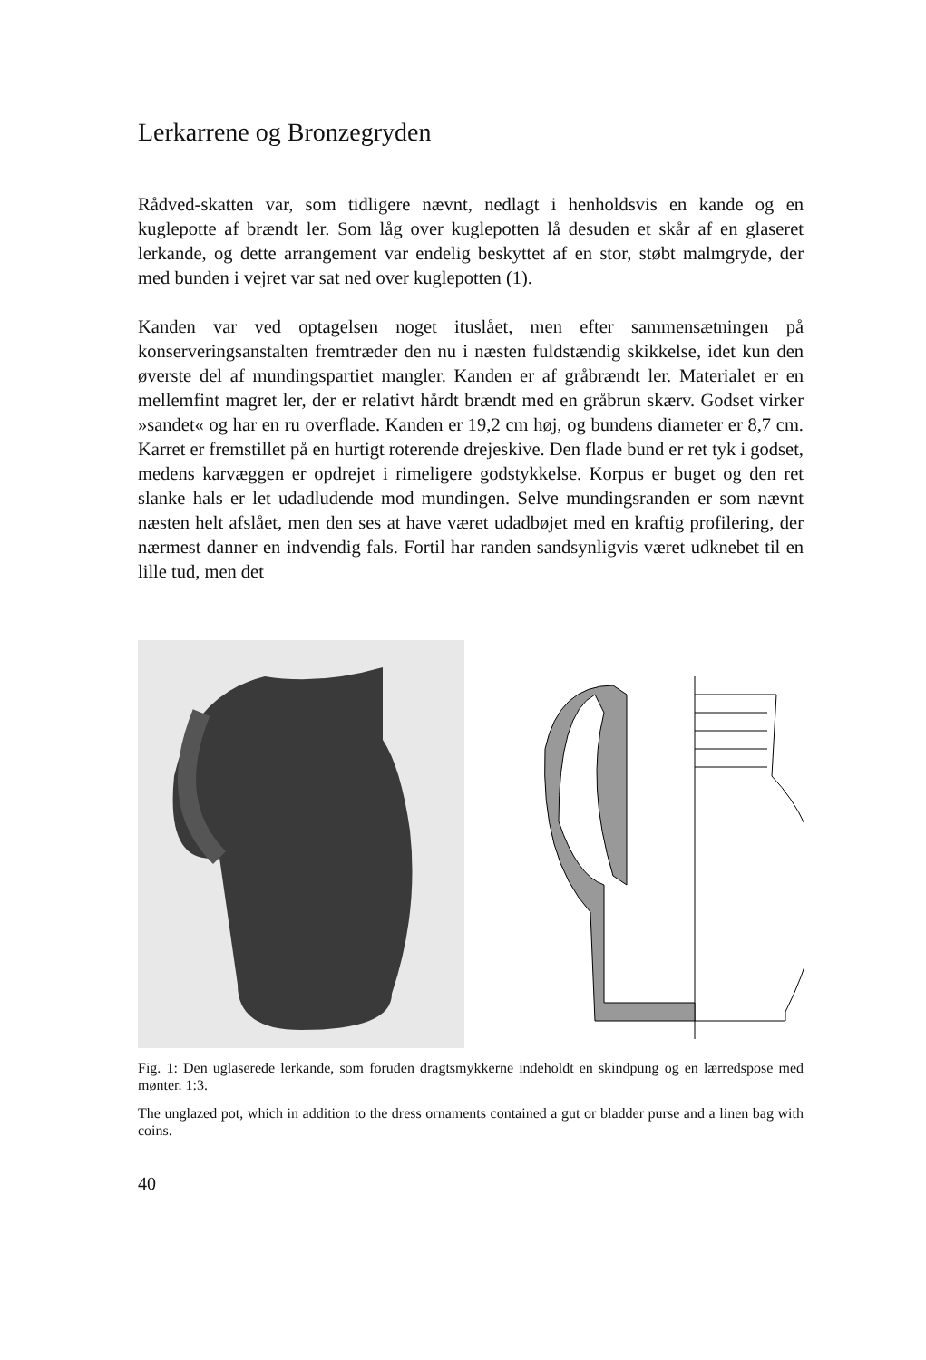Lerkarrene og Bronzegryden
Rådved-skatten var, som tidligere nævnt, nedlagt i henholdsvis en kande og en kuglepotte af brændt ler. Som låg over kuglepotten lå desuden et skår af en glaseret lerkande, og dette arrangement var endelig beskyttet af en stor, støbt malmgryde, der med bunden i vejret var sat ned over kuglepotten (1).
Kanden var ved optagelsen noget itusl­ået, men efter sammensætningen på konserveringsanstalten fremtræder den nu i næsten fuldstændig skikkelse, idet kun den øverste del af mundingspartiet mangler. Kanden er af gråbrændt ler. Materialet er en mellemfint magret ler, der er relativt hårdt brændt med en gråbrun skærv. Godset virker »sandet« og har en ru overflade. Kanden er 19,2 cm høj, og bundens diameter er 8,7 cm. Karret er fremstillet på en hurtigt roterende drejeskive. Den flade bund er ret tyk i godset, medens karvæggen er opdrejet i rimeligere godstykkelse. Korpus er buget og den ret slanke hals er let udadludende mod mundingen. Selve mundingsranden er som nævnt næsten helt afslået, men den ses at have været udadbøjet med en kraftig profilering, der nærmest danner en indvendig fals. Fortil har randen sandsynligvis været udknebet til en lille tud, men det
Fig. 1: Den uglaserede lerkande, som foruden dragtsmykkerne indeholdt en skindpung og en lærredspose med mønter. 1:3.
The unglazed pot, which in addition to the dress ornaments contained a gut or bladder purse and a linen bag with coins.
40